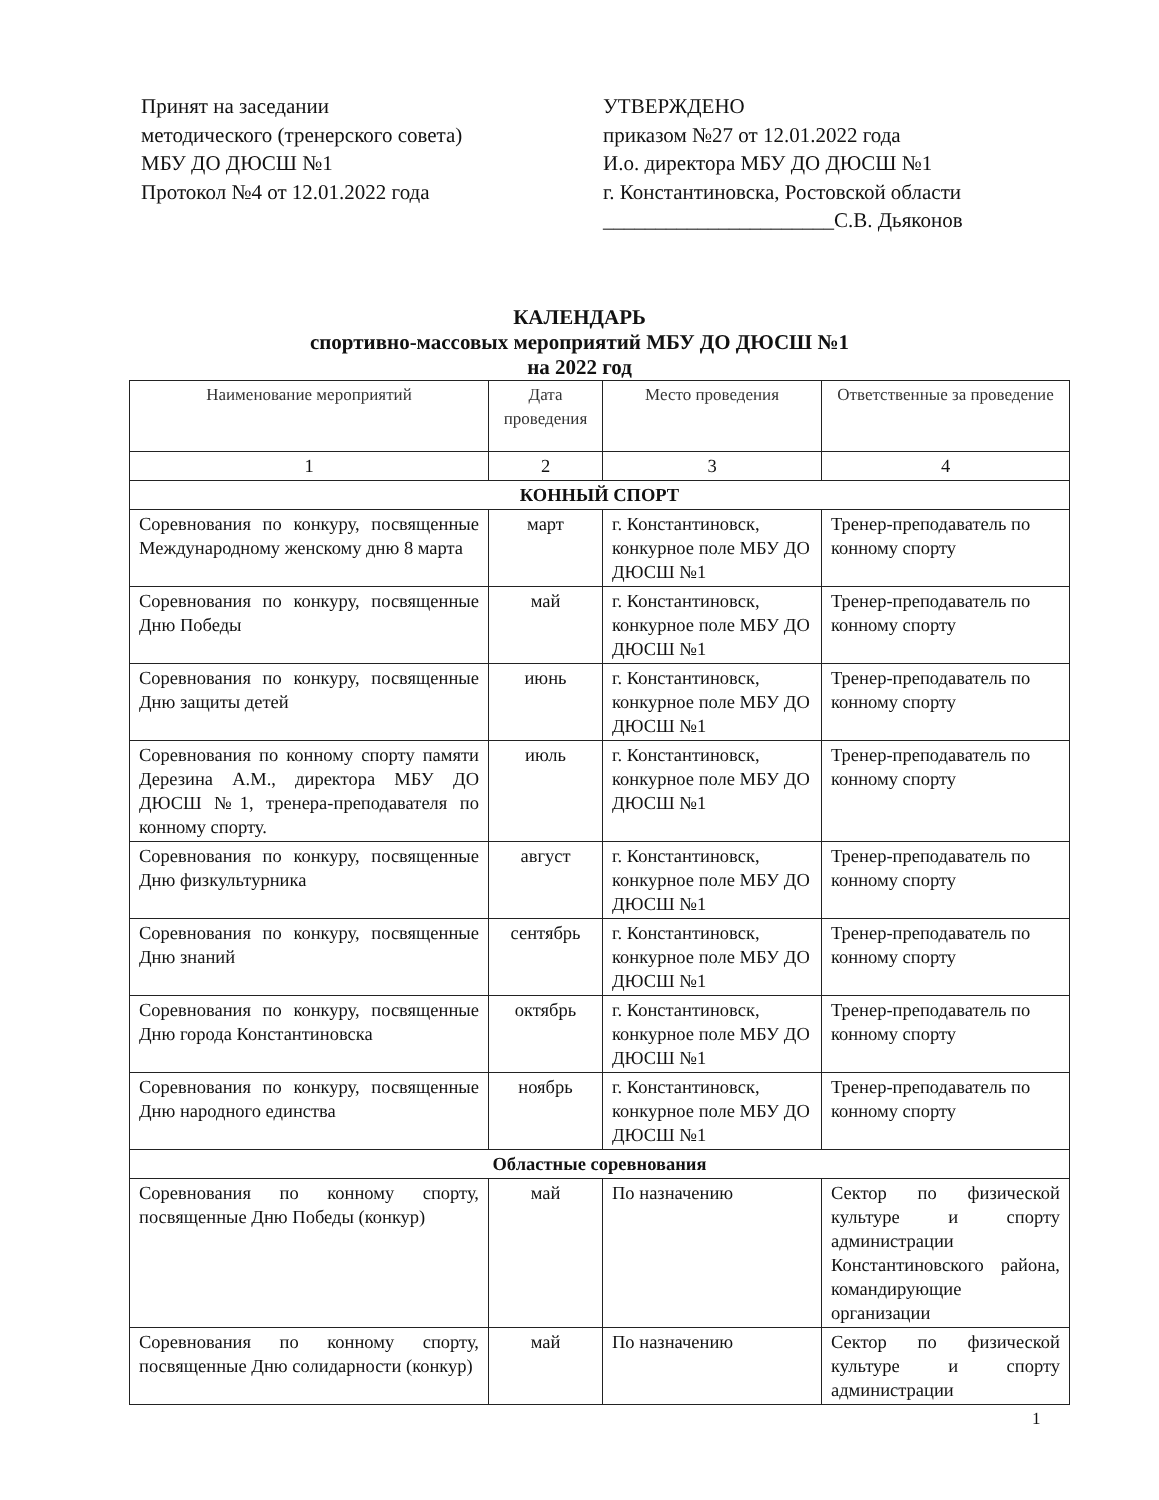Принят на заседании
методического (тренерского совета)
МБУ ДО ДЮСШ №1
Протокол №4 от 12.01.2022 года
УТВЕРЖДЕНО
приказом №27 от 12.01.2022 года
И.о. директора МБУ ДО ДЮСШ №1
г. Константиновска, Ростовской области
______________________С.В. Дьяконов
КАЛЕНДАРЬ
спортивно-массовых мероприятий МБУ ДО ДЮСШ №1
на 2022 год
| Наименование мероприятий | Дата проведения | Место проведения | Ответственные за проведение |
| --- | --- | --- | --- |
| 1 | 2 | 3 | 4 |
| КОННЫЙ СПОРТ | | | |
| Соревнования по конкуру, посвященные Международному женскому дню 8 марта | март | г. Константиновск, конкурное поле МБУ ДО ДЮСШ №1 | Тренер-преподаватель по конному спорту |
| Соревнования по конкуру, посвященные Дню Победы | май | г. Константиновск, конкурное поле МБУ ДО ДЮСШ №1 | Тренер-преподаватель по конному спорту |
| Соревнования по конкуру, посвященные Дню защиты детей | июнь | г. Константиновск, конкурное поле МБУ ДО ДЮСШ №1 | Тренер-преподаватель по конному спорту |
| Соревнования по конному спорту памяти Дерезина А.М., директора МБУ ДО ДЮСШ №1, тренера-преподавателя по конному спорту. | июль | г. Константиновск, конкурное поле МБУ ДО ДЮСШ №1 | Тренер-преподаватель по конному спорту |
| Соревнования по конкуру, посвященные Дню физкультурника | август | г. Константиновск, конкурное поле МБУ ДО ДЮСШ №1 | Тренер-преподаватель по конному спорту |
| Соревнования по конкуру, посвященные Дню знаний | сентябрь | г. Константиновск, конкурное поле МБУ ДО ДЮСШ №1 | Тренер-преподаватель по конному спорту |
| Соревнования по конкуру, посвященные Дню города Константиновска | октябрь | г. Константиновск, конкурное поле МБУ ДО ДЮСШ №1 | Тренер-преподаватель по конному спорту |
| Соревнования по конкуру, посвященные Дню народного единства | ноябрь | г. Константиновск, конкурное поле МБУ ДО ДЮСШ №1 | Тренер-преподаватель по конному спорту |
| Областные соревнования | | | |
| Соревнования по конному спорту, посвященные Дню Победы (конкур) | май | По назначению | Сектор по физической культуре и спорту администрации Константиновского района, командирующие организации |
| Соревнования по конному спорту, посвященные Дню солидарности (конкур) | май | По назначению | Сектор по физической культуре и спорту администрации |
1